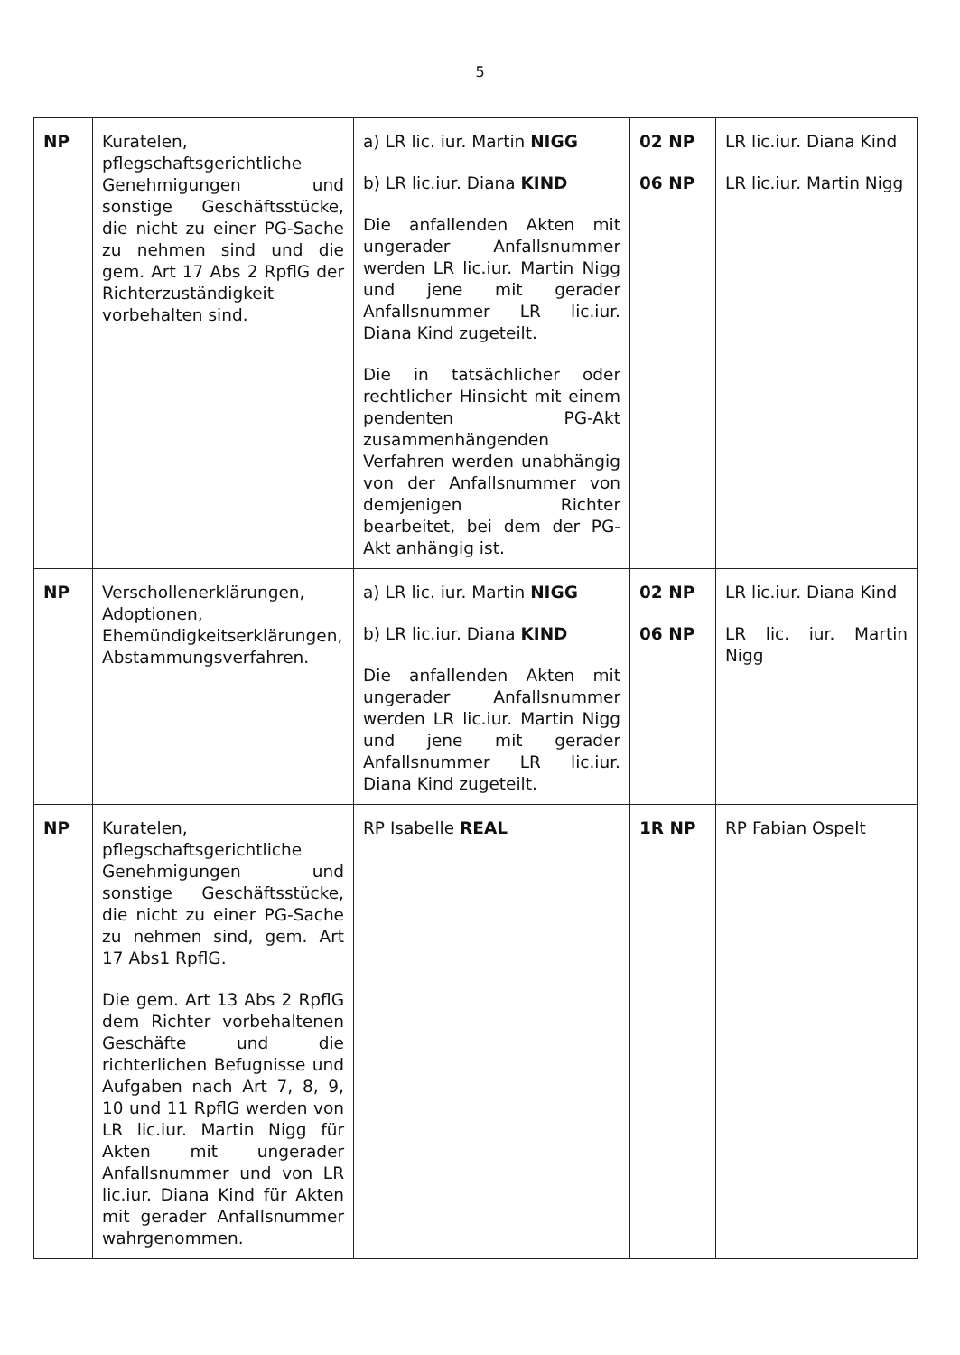5
| NP | Kuratelen, pflegschaftsgerichtliche Genehmigungen und sonstige Geschäftsstücke, die nicht zu einer PG-Sache zu nehmen sind und die gem. Art 17 Abs 2 RpflG der Richterzuständigkeit vorbehalten sind. | a) LR lic. iur. Martin NIGG b) LR lic.iur. Diana KIND Die anfallenden Akten mit ungerader Anfallsnummer werden LR lic.iur. Martin Nigg und jene mit gerader Anfallsnummer LR lic.iur. Diana Kind zugeteilt. Die in tatsächlicher oder rechtlicher Hinsicht mit einem pendenten PG-Akt zusammenhängenden Verfahren werden unabhängig von der Anfallsnummer von demjenigen Richter bearbeitet, bei dem der PG-Akt anhängig ist. | 02 NP 06 NP | LR lic.iur. Diana Kind LR lic.iur. Martin Nigg |
| NP | Verschollenerklärungen, Adoptionen, Ehemündigkeitserklärungen, Abstammungsverfahren. | a) LR lic. iur. Martin NIGG b) LR lic.iur. Diana KIND Die anfallenden Akten mit ungerader Anfallsnummer werden LR lic.iur. Martin Nigg und jene mit gerader Anfallsnummer LR lic.iur. Diana Kind zugeteilt. | 02 NP 06 NP | LR lic.iur. Diana Kind LR lic. iur. Martin Nigg |
| NP | Kuratelen, pflegschaftsgerichtliche Genehmigungen und sonstige Geschäftsstücke, die nicht zu einer PG-Sache zu nehmen sind, gem. Art 17 Abs1 RpflG. Die gem. Art 13 Abs 2 RpflG dem Richter vorbehaltenen Geschäfte und die richterlichen Befugnisse und Aufgaben nach Art 7, 8, 9, 10 und 11 RpflG werden von LR lic.iur. Martin Nigg für Akten mit ungerader Anfallsnummer und von LR lic.iur. Diana Kind für Akten mit gerader Anfallsnummer wahrgenommen. | RP Isabelle REAL | 1R NP | RP Fabian Ospelt |